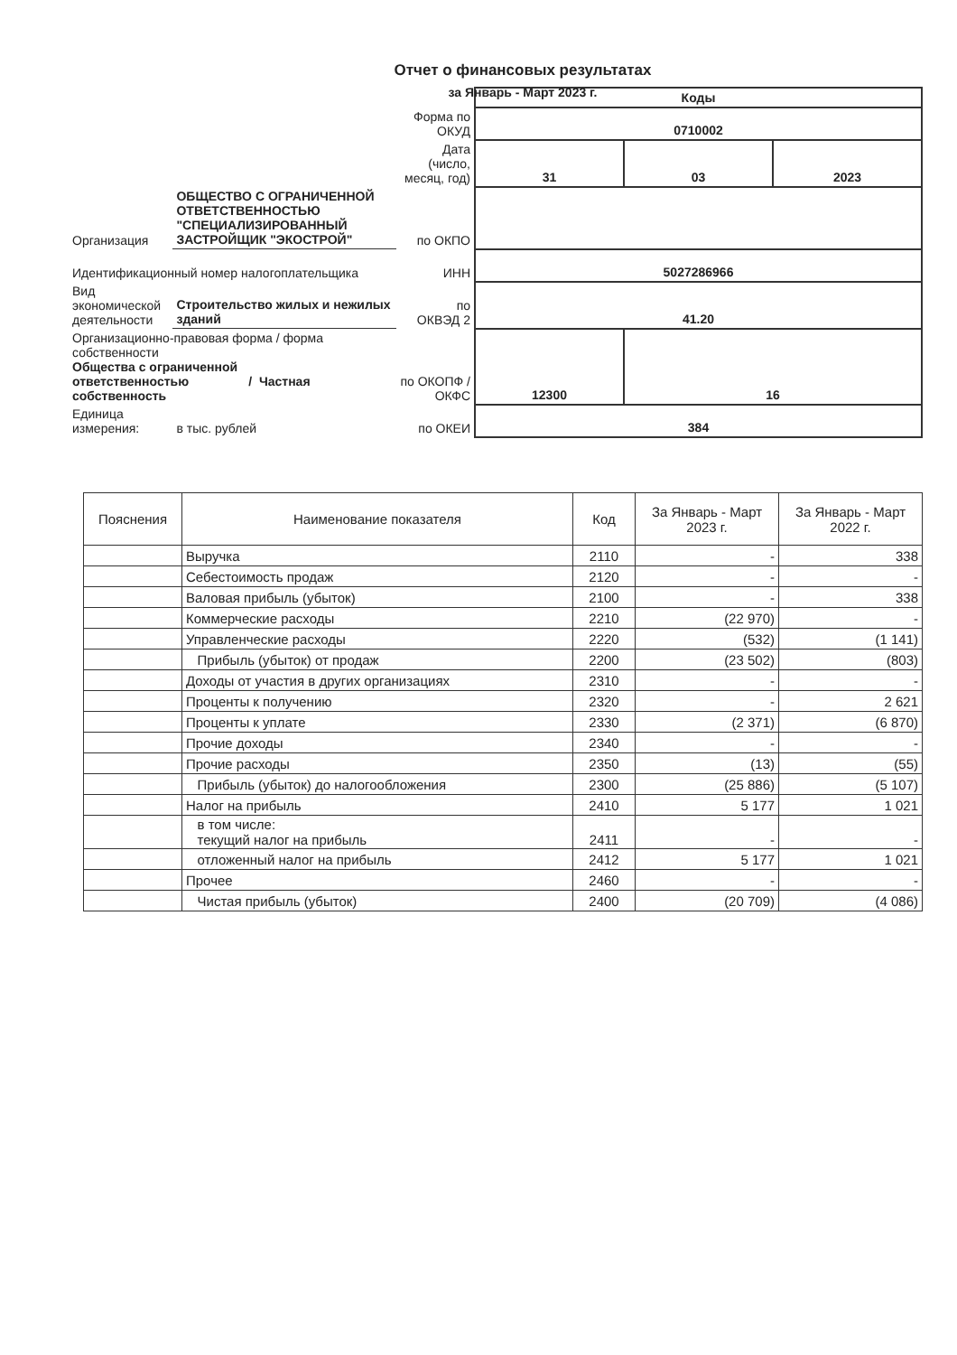Отчет о финансовых результатах
за Январь - Март 2023 г.
| | | | Коды | | |
| | | Форма по ОКУД | 0710002 | | |
| | | Дата (число, месяц, год) | 31 | 03 | 2023 |
| Организация | ОБЩЕСТВО С ОГРАНИЧЕННОЙ ОТВЕТСТВЕННОСТЬЮ "СПЕЦИАЛИЗИРОВАННЫЙ ЗАСТРОЙЩИК "ЭКОСТРОЙ" | по ОКПО | | | |
| Идентификационный номер налогоплательщика | | ИНН | 5027286966 | | |
| Вид экономической деятельности | Строительство жилых и нежилых зданий | по ОКВЭД 2 | 41.20 | | |
| Организационно-правовая форма / форма собственности Общества с ограниченной ответственностью / Частная собственность | | по ОКОПФ / ОКФС | 12300 | 16 | |
| Единица измерения: | в тыс. рублей | по ОКЕИ | 384 | | |
| Пояснения | Наименование показателя | Код | За Январь - Март 2023 г. | За Январь - Март 2022 г. |
| --- | --- | --- | --- | --- |
| | Выручка | 2110 | - | 338 |
| | Себестоимость продаж | 2120 | - | - |
| | Валовая прибыль (убыток) | 2100 | - | 338 |
| | Коммерческие расходы | 2210 | (22 970) | - |
| | Управленческие расходы | 2220 | (532) | (1 141) |
| | Прибыль (убыток) от продаж | 2200 | (23 502) | (803) |
| | Доходы от участия в других организациях | 2310 | - | - |
| | Проценты к получению | 2320 | - | 2 621 |
| | Проценты к уплате | 2330 | (2 371) | (6 870) |
| | Прочие доходы | 2340 | - | - |
| | Прочие расходы | 2350 | (13) | (55) |
| | Прибыль (убыток) до налогообложения | 2300 | (25 886) | (5 107) |
| | Налог на прибыль | 2410 | 5 177 | 1 021 |
| | в том числе: текущий налог на прибыль | 2411 | - | - |
| | отложенный налог на прибыль | 2412 | 5 177 | 1 021 |
| | Прочее | 2460 | - | - |
| | Чистая прибыль (убыток) | 2400 | (20 709) | (4 086) |